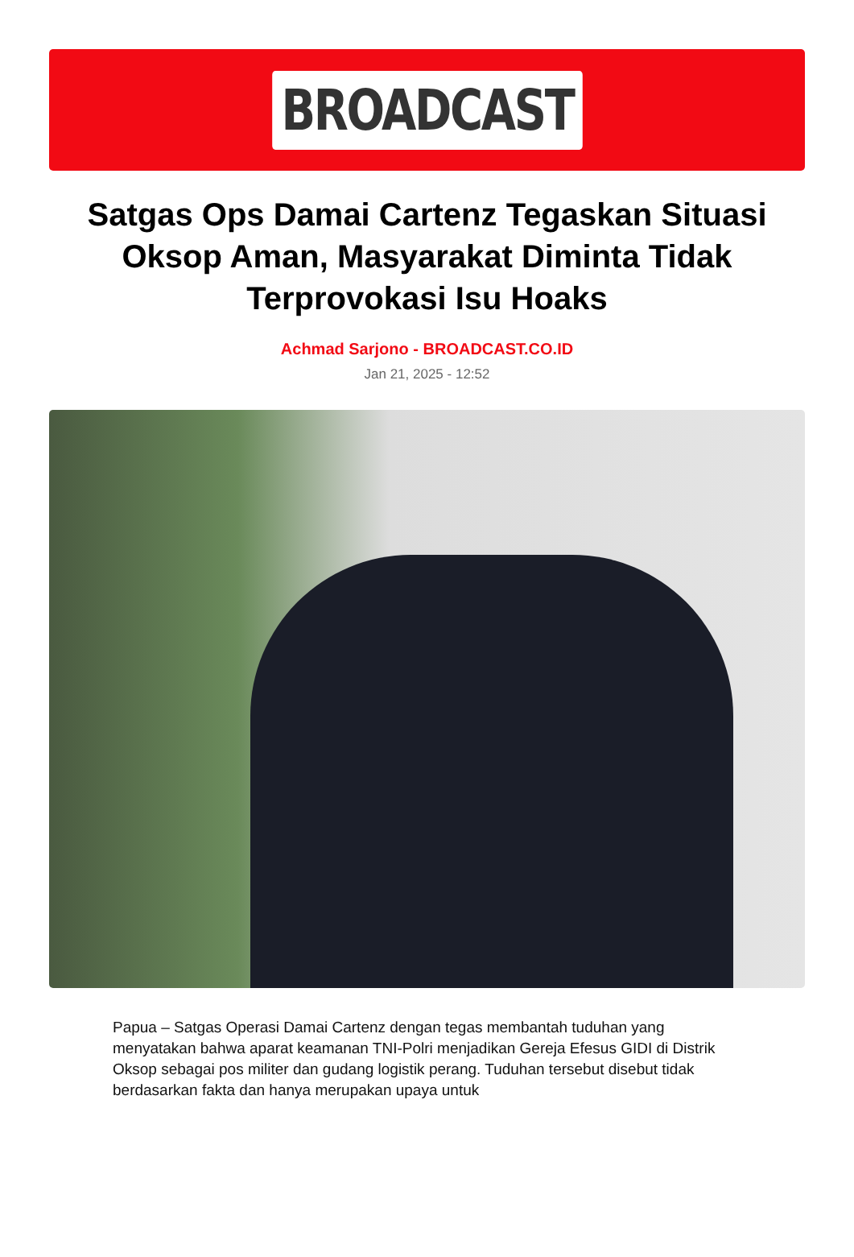BROADCAST
Satgas Ops Damai Cartenz Tegaskan Situasi Oksop Aman, Masyarakat Diminta Tidak Terprovokasi Isu Hoaks
Achmad Sarjono - BROADCAST.CO.ID
Jan 21, 2025 - 12:52
Papua – Satgas Operasi Damai Cartenz dengan tegas membantah tuduhan yang menyatakan bahwa aparat keamanan TNI-Polri menjadikan Gereja Efesus GIDI di Distrik Oksop sebagai pos militer dan gudang logistik perang. Tuduhan tersebut disebut tidak berdasarkan fakta dan hanya merupakan upaya untuk